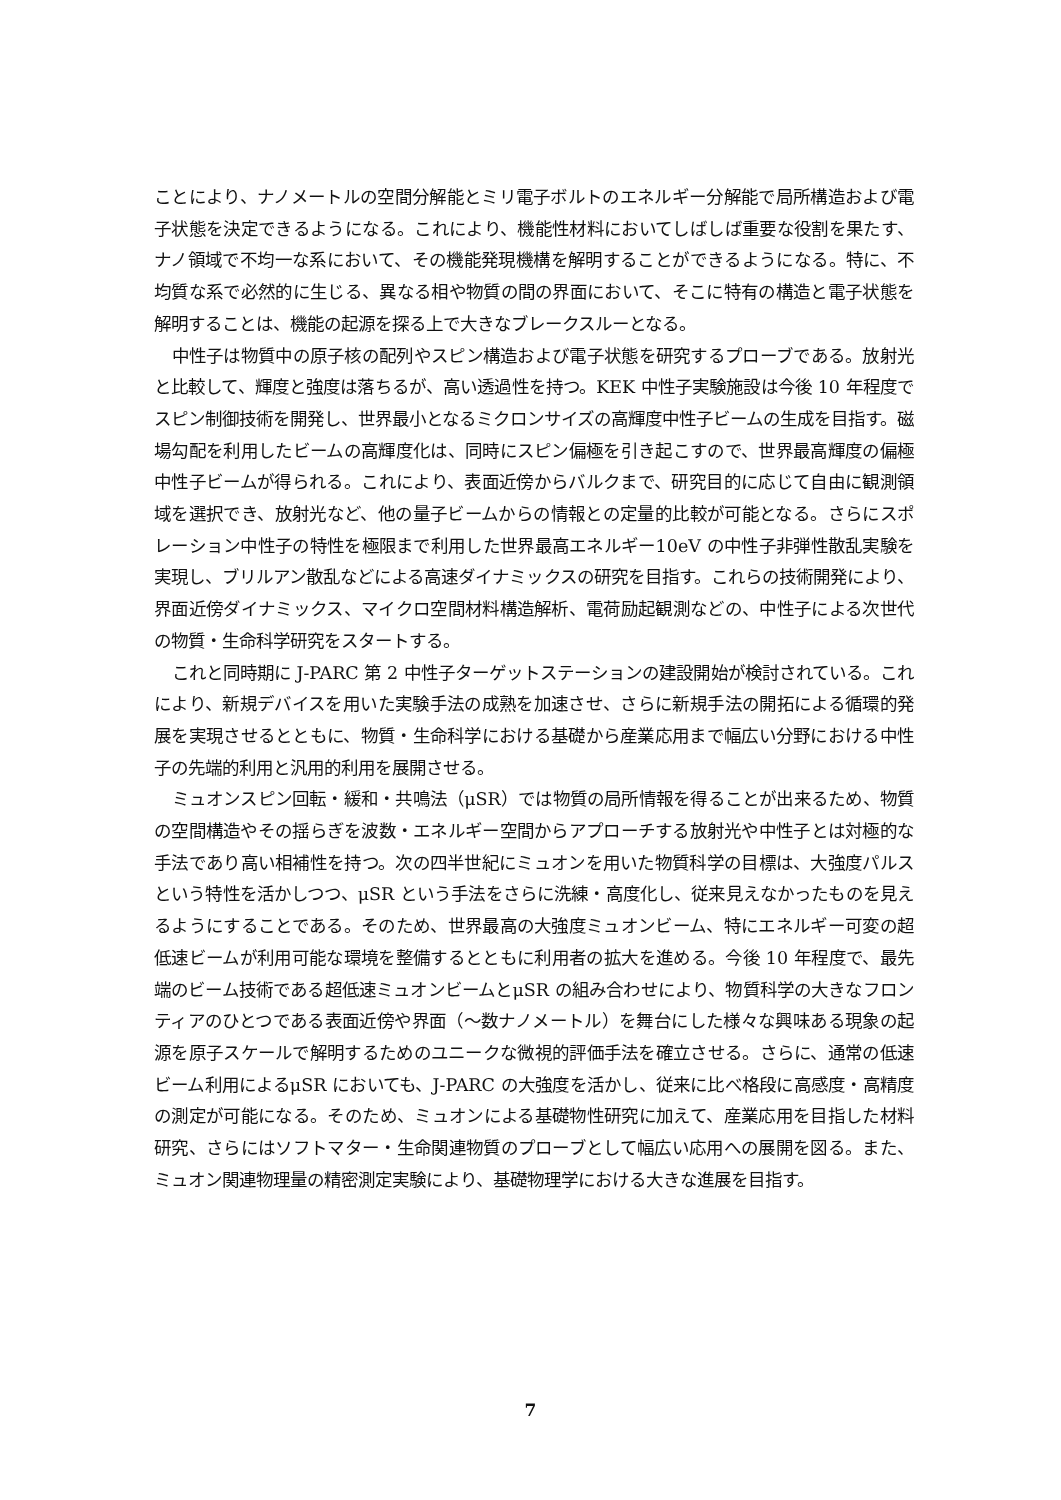ことにより、ナノメートルの空間分解能とミリ電子ボルトのエネルギー分解能で局所構造および電子状態を決定できるようになる。これにより、機能性材料においてしばしば重要な役割を果たす、ナノ領域で不均一な系において、その機能発現機構を解明することができるようになる。特に、不均質な系で必然的に生じる、異なる相や物質の間の界面において、そこに特有の構造と電子状態を解明することは、機能の起源を探る上で大きなブレークスルーとなる。
中性子は物質中の原子核の配列やスピン構造および電子状態を研究するプローブである。放射光と比較して、輝度と強度は落ちるが、高い透過性を持つ。KEK 中性子実験施設は今後 10 年程度でスピン制御技術を開発し、世界最小となるミクロンサイズの高輝度中性子ビームの生成を目指す。磁場勾配を利用したビームの高輝度化は、同時にスピン偏極を引き起こすので、世界最高輝度の偏極中性子ビームが得られる。これにより、表面近傍からバルクまで、研究目的に応じて自由に観測領域を選択でき、放射光など、他の量子ビームからの情報との定量的比較が可能となる。さらにスポレーション中性子の特性を極限まで利用した世界最高エネルギー10eV の中性子非弾性散乱実験を実現し、ブリルアン散乱などによる高速ダイナミックスの研究を目指す。これらの技術開発により、界面近傍ダイナミックス、マイクロ空間材料構造解析、電荷励起観測などの、中性子による次世代の物質・生命科学研究をスタートする。
これと同時期に J-PARC 第 2 中性子ターゲットステーションの建設開始が検討されている。これにより、新規デバイスを用いた実験手法の成熟を加速させ、さらに新規手法の開拓による循環的発展を実現させるとともに、物質・生命科学における基礎から産業応用まで幅広い分野における中性子の先端的利用と汎用的利用を展開させる。
ミュオンスピン回転・緩和・共鳴法（μSR）では物質の局所情報を得ることが出来るため、物質の空間構造やその揺らぎを波数・エネルギー空間からアプローチする放射光や中性子とは対極的な手法であり高い相補性を持つ。次の四半世紀にミュオンを用いた物質科学の目標は、大強度パルスという特性を活かしつつ、μSR という手法をさらに洗練・高度化し、従来見えなかったものを見えるようにすることである。そのため、世界最高の大強度ミュオンビーム、特にエネルギー可変の超低速ビームが利用可能な環境を整備するとともに利用者の拡大を進める。今後 10 年程度で、最先端のビーム技術である超低速ミュオンビームとμSR の組み合わせにより、物質科学の大きなフロンティアのひとつである表面近傍や界面（〜数ナノメートル）を舞台にした様々な興味ある現象の起源を原子スケールで解明するためのユニークな微視的評価手法を確立させる。さらに、通常の低速ビーム利用によるμSR においても、J-PARC の大強度を活かし、従来に比べ格段に高感度・高精度の測定が可能になる。そのため、ミュオンによる基礎物性研究に加えて、産業応用を目指した材料研究、さらにはソフトマター・生命関連物質のプローブとして幅広い応用への展開を図る。また、ミュオン関連物理量の精密測定実験により、基礎物理学における大きな進展を目指す。
7